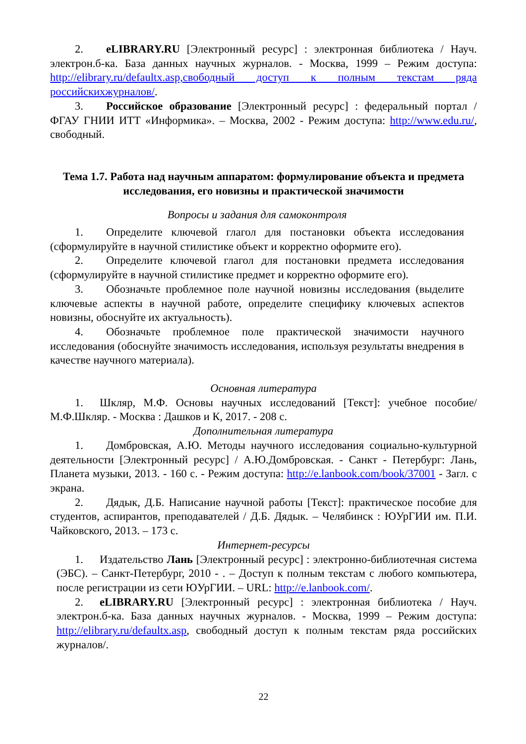2. eLIBRARY.RU [Электронный ресурс] : электронная библиотека / Науч. электрон.б-ка. База данных научных журналов. - Москва, 1999 – Режим доступа: http://elibrary.ru/defaultx.asp,свободный доступ к полным текстам ряда российскихжурналов/.
3. Российское образование [Электронный ресурс] : федеральный портал / ФГАУ ГНИИ ИТТ «Информика». – Москва, 2002 - Режим доступа: http://www.edu.ru/, свободный.
Тема 1.7. Работа над научным аппаратом: формулирование объекта и предмета исследования, его новизны и практической значимости
Вопросы и задания для самоконтроля
1. Определите ключевой глагол для постановки объекта исследования (сформулируйте в научной стилистике объект и корректно оформите его).
2. Определите ключевой глагол для постановки предмета исследования (сформулируйте в научной стилистике предмет и корректно оформите его).
3. Обозначьте проблемное поле научной новизны исследования (выделите ключевые аспекты в научной работе, определите специфику ключевых аспектов новизны, обоснуйте их актуальность).
4. Обозначьте проблемное поле практической значимости научного исследования (обоснуйте значимость исследования, используя результаты внедрения в качестве научного материала).
Основная литература
1. Шкляр, М.Ф. Основы научных исследований [Текст]: учебное пособие/ М.Ф.Шкляр. - Москва : Дашков и К, 2017. - 208 с.
Дополнительная литература
1. Домбровская, А.Ю. Методы научного исследования социально-культурной деятельности [Электронный ресурс] / А.Ю.Домбровская. - Санкт - Петербург: Лань, Планета музыки, 2013. - 160 с. - Режим доступа: http://e.lanbook.com/book/37001 - Загл. с экрана.
2. Дядык, Д.Б. Написание научной работы [Текст]: практическое пособие для студентов, аспирантов, преподавателей / Д.Б. Дядык. – Челябинск : ЮУрГИИ им. П.И. Чайковского, 2013. – 173 с.
Интернет-ресурсы
1. Издательство Лань [Электронный ресурс] : электронно-библиотечная система (ЭБС). – Санкт-Петербург, 2010 - . – Доступ к полным текстам с любого компьютера, после регистрации из сети ЮУрГИИ. – URL: http://e.lanbook.com/.
2. eLIBRARY.RU [Электронный ресурс] : электронная библиотека / Науч. электрон.б-ка. База данных научных журналов. - Москва, 1999 – Режим доступа: http://elibrary.ru/defaultx.asp, свободный доступ к полным текстам ряда российских журналов/.
22